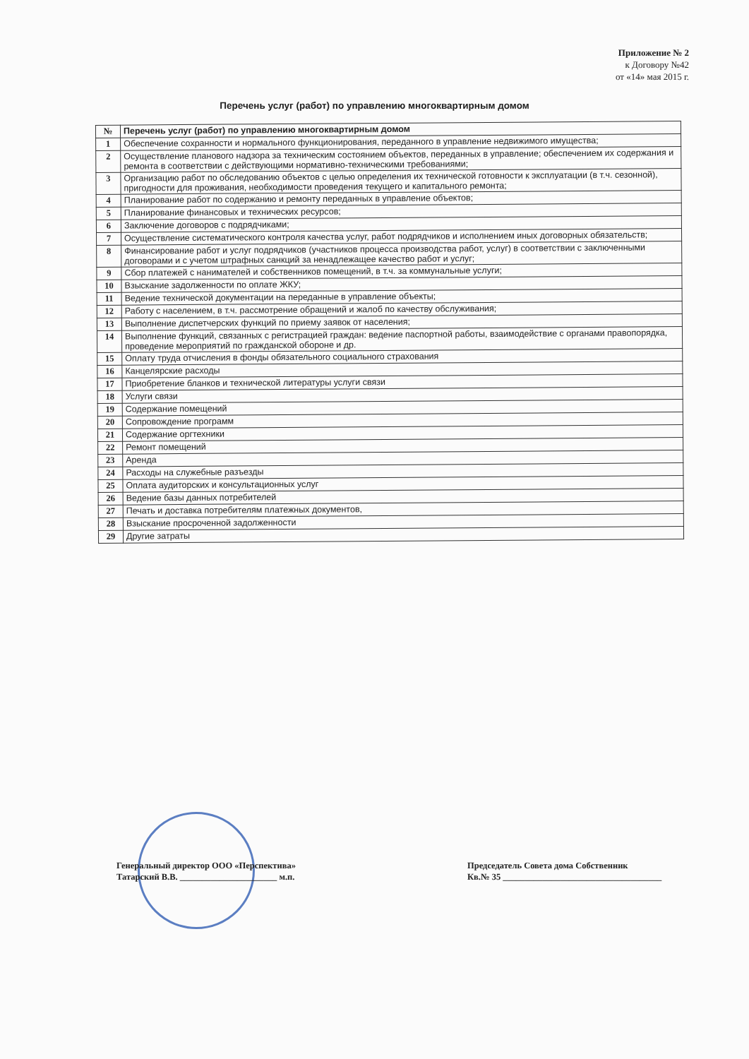Приложение № 2
к Договору №42
от «14» мая 2015 г.
Перечень услуг (работ) по управлению многоквартирным домом
| № | Перечень услуг (работ) по управлению многоквартирным домом |
| --- | --- |
| 1 | Обеспечение сохранности и нормального функционирования, переданного в управление недвижимого имущества; |
| 2 | Осуществление планового надзора за техническим состоянием объектов, переданных в управление; обеспечением их содержания и ремонта в соответствии с действующими нормативно-техническими требованиями; |
| 3 | Организацию работ по обследованию объектов с целью определения их технической готовности к эксплуатации (в т.ч. сезонной), пригодности для проживания, необходимости проведения текущего и капитального ремонта; |
| 4 | Планирование работ по содержанию и ремонту переданных в управление объектов; |
| 5 | Планирование финансовых и технических ресурсов; |
| 6 | Заключение договоров с подрядчиками; |
| 7 | Осуществление систематического контроля качества услуг, работ подрядчиков и исполнением иных договорных обязательств; |
| 8 | Финансирование работ и услуг подрядчиков (участников процесса производства работ, услуг) в соответствии с заключенными договорами и с учетом штрафных санкций за ненадлежащее качество работ и услуг; |
| 9 | Сбор платежей с нанимателей и собственников помещений, в т.ч. за коммунальные услуги; |
| 10 | Взыскание задолженности по оплате ЖКУ; |
| 11 | Ведение технической документации на переданные в управление объекты; |
| 12 | Работу с населением, в т.ч. рассмотрение обращений и жалоб по качеству обслуживания; |
| 13 | Выполнение диспетчерских функций по приему заявок от населения; |
| 14 | Выполнение функций, связанных с регистрацией граждан: ведение паспортной работы, взаимодействие с органами правопорядка, проведение мероприятий по гражданской обороне и др. |
| 15 | Оплату труда отчисления в фонды обязательного социального страхования |
| 16 | Канцелярские расходы |
| 17 | Приобретение бланков и технической литературы услуги связи |
| 18 | Услуги связи |
| 19 | Содержание помещений |
| 20 | Сопровождение программ |
| 21 | Содержание оргтехники |
| 22 | Ремонт помещений |
| 23 | Аренда |
| 24 | Расходы на служебные разъезды |
| 25 | Оплата аудиторских и консультационных услуг |
| 26 | Ведение базы данных потребителей |
| 27 | Печать и доставка потребителям платежных документов, |
| 28 | Взыскание просроченной задолженности |
| 29 | Другие затраты |
Генеральный директор ООО «Перспектива»
Татарский В.В. ______________________ м.п.
Председатель Совета дома Собственник
Кв.№ 35 ____________________________________